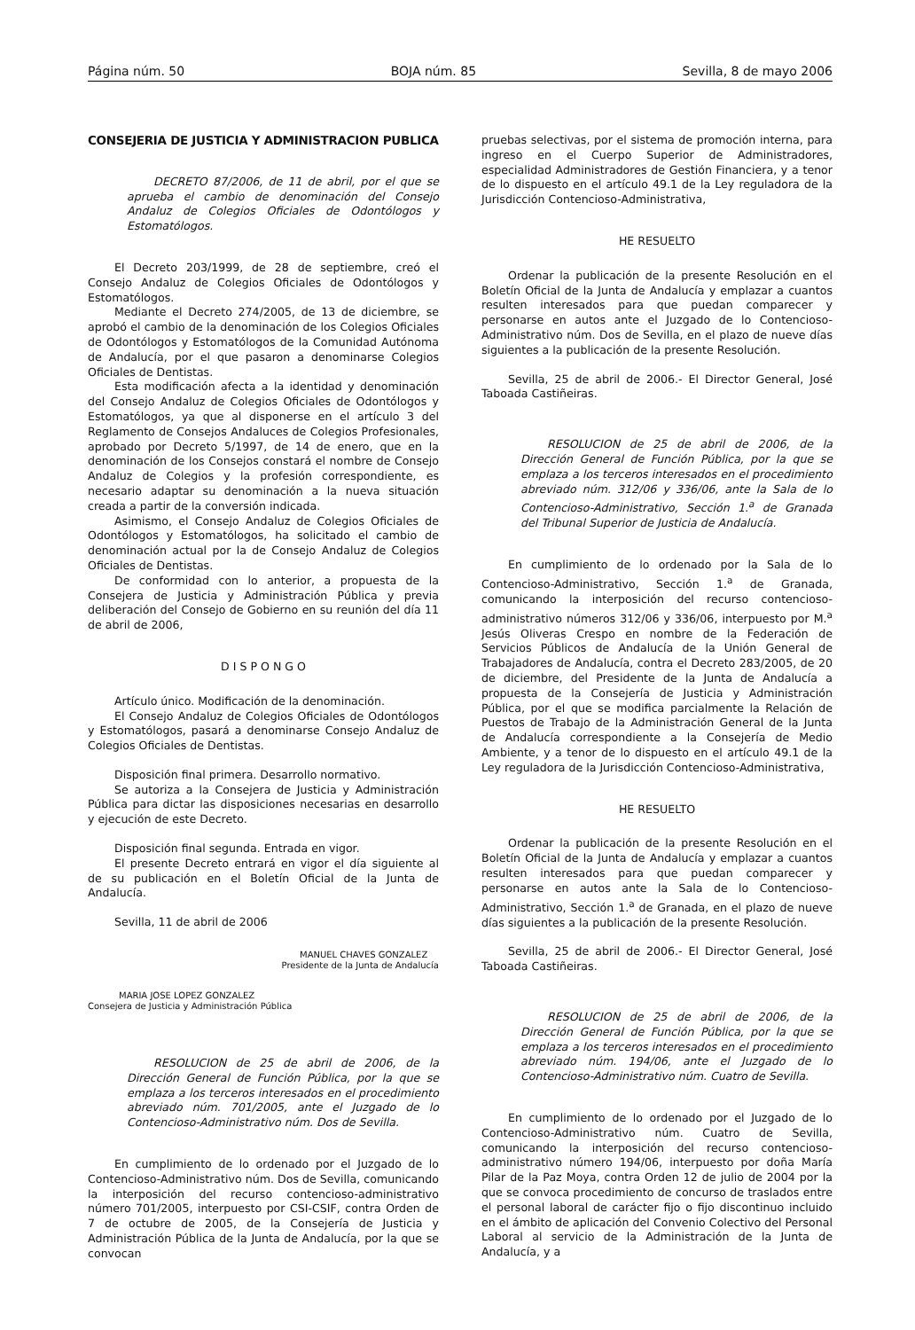Página núm. 50 BOJA núm. 85 Sevilla, 8 de mayo 2006
CONSEJERIA DE JUSTICIA Y ADMINISTRACION PUBLICA
DECRETO 87/2006, de 11 de abril, por el que se aprueba el cambio de denominación del Consejo Andaluz de Colegios Oficiales de Odontólogos y Estomatólogos.
El Decreto 203/1999, de 28 de septiembre, creó el Consejo Andaluz de Colegios Oficiales de Odontólogos y Estomatólogos.
Mediante el Decreto 274/2005, de 13 de diciembre, se aprobó el cambio de la denominación de los Colegios Oficiales de Odontólogos y Estomatólogos de la Comunidad Autónoma de Andalucía, por el que pasaron a denominarse Colegios Oficiales de Dentistas.
Esta modificación afecta a la identidad y denominación del Consejo Andaluz de Colegios Oficiales de Odontólogos y Estomatólogos, ya que al disponerse en el artículo 3 del Reglamento de Consejos Andaluces de Colegios Profesionales, aprobado por Decreto 5/1997, de 14 de enero, que en la denominación de los Consejos constará el nombre de Consejo Andaluz de Colegios y la profesión correspondiente, es necesario adaptar su denominación a la nueva situación creada a partir de la conversión indicada.
Asimismo, el Consejo Andaluz de Colegios Oficiales de Odontólogos y Estomatólogos, ha solicitado el cambio de denominación actual por la de Consejo Andaluz de Colegios Oficiales de Dentistas.
De conformidad con lo anterior, a propuesta de la Consejera de Justicia y Administración Pública y previa deliberación del Consejo de Gobierno en su reunión del día 11 de abril de 2006,
D I S P O N G O
Artículo único. Modificación de la denominación.
El Consejo Andaluz de Colegios Oficiales de Odontólogos y Estomatólogos, pasará a denominarse Consejo Andaluz de Colegios Oficiales de Dentistas.
Disposición final primera. Desarrollo normativo.
Se autoriza a la Consejera de Justicia y Administración Pública para dictar las disposiciones necesarias en desarrollo y ejecución de este Decreto.
Disposición final segunda. Entrada en vigor.
El presente Decreto entrará en vigor el día siguiente al de su publicación en el Boletín Oficial de la Junta de Andalucía.
Sevilla, 11 de abril de 2006
MANUEL CHAVES GONZALEZ
Presidente de la Junta de Andalucía
MARIA JOSE LOPEZ GONZALEZ
Consejera de Justicia y Administración Pública
RESOLUCION de 25 de abril de 2006, de la Dirección General de Función Pública, por la que se emplaza a los terceros interesados en el procedimiento abreviado núm. 701/2005, ante el Juzgado de lo Contencioso-Administrativo núm. Dos de Sevilla.
En cumplimiento de lo ordenado por el Juzgado de lo Contencioso-Administrativo núm. Dos de Sevilla, comunicando la interposición del recurso contencioso-administrativo número 701/2005, interpuesto por CSI-CSIF, contra Orden de 7 de octubre de 2005, de la Consejería de Justicia y Administración Pública de la Junta de Andalucía, por la que se convocan
pruebas selectivas, por el sistema de promoción interna, para ingreso en el Cuerpo Superior de Administradores, especialidad Administradores de Gestión Financiera, y a tenor de lo dispuesto en el artículo 49.1 de la Ley reguladora de la Jurisdicción Contencioso-Administrativa,
HE RESUELTO
Ordenar la publicación de la presente Resolución en el Boletín Oficial de la Junta de Andalucía y emplazar a cuantos resulten interesados para que puedan comparecer y personarse en autos ante el Juzgado de lo Contencioso-Administrativo núm. Dos de Sevilla, en el plazo de nueve días siguientes a la publicación de la presente Resolución.
Sevilla, 25 de abril de 2006.- El Director General, José Taboada Castiñeiras.
RESOLUCION de 25 de abril de 2006, de la Dirección General de Función Pública, por la que se emplaza a los terceros interesados en el procedimiento abreviado núm. 312/06 y 336/06, ante la Sala de lo Contencioso-Administrativo, Sección 1.<sup>a</sup> de Granada del Tribunal Superior de Justicia de Andalucía.
En cumplimiento de lo ordenado por la Sala de lo Contencioso-Administrativo, Sección 1.<sup>a</sup> de Granada, comunicando la interposición del recurso contencioso-administrativo números 312/06 y 336/06, interpuesto por M.<sup>a</sup> Jesús Oliveras Crespo en nombre de la Federación de Servicios Públicos de Andalucía de la Unión General de Trabajadores de Andalucía, contra el Decreto 283/2005, de 20 de diciembre, del Presidente de la Junta de Andalucía a propuesta de la Consejería de Justicia y Administración Pública, por el que se modifica parcialmente la Relación de Puestos de Trabajo de la Administración General de la Junta de Andalucía correspondiente a la Consejería de Medio Ambiente, y a tenor de lo dispuesto en el artículo 49.1 de la Ley reguladora de la Jurisdicción Contencioso-Administrativa,
HE RESUELTO
Ordenar la publicación de la presente Resolución en el Boletín Oficial de la Junta de Andalucía y emplazar a cuantos resulten interesados para que puedan comparecer y personarse en autos ante la Sala de lo Contencioso-Administrativo, Sección 1.<sup>a</sup> de Granada, en el plazo de nueve días siguientes a la publicación de la presente Resolución.
Sevilla, 25 de abril de 2006.- El Director General, José Taboada Castiñeiras.
RESOLUCION de 25 de abril de 2006, de la Dirección General de Función Pública, por la que se emplaza a los terceros interesados en el procedimiento abreviado núm. 194/06, ante el Juzgado de lo Contencioso-Administrativo núm. Cuatro de Sevilla.
En cumplimiento de lo ordenado por el Juzgado de lo Contencioso-Administrativo núm. Cuatro de Sevilla, comunicando la interposición del recurso contencioso-administrativo número 194/06, interpuesto por doña María Pilar de la Paz Moya, contra Orden 12 de julio de 2004 por la que se convoca procedimiento de concurso de traslados entre el personal laboral de carácter fijo o fijo discontinuo incluido en el ámbito de aplicación del Convenio Colectivo del Personal Laboral al servicio de la Administración de la Junta de Andalucía, y a